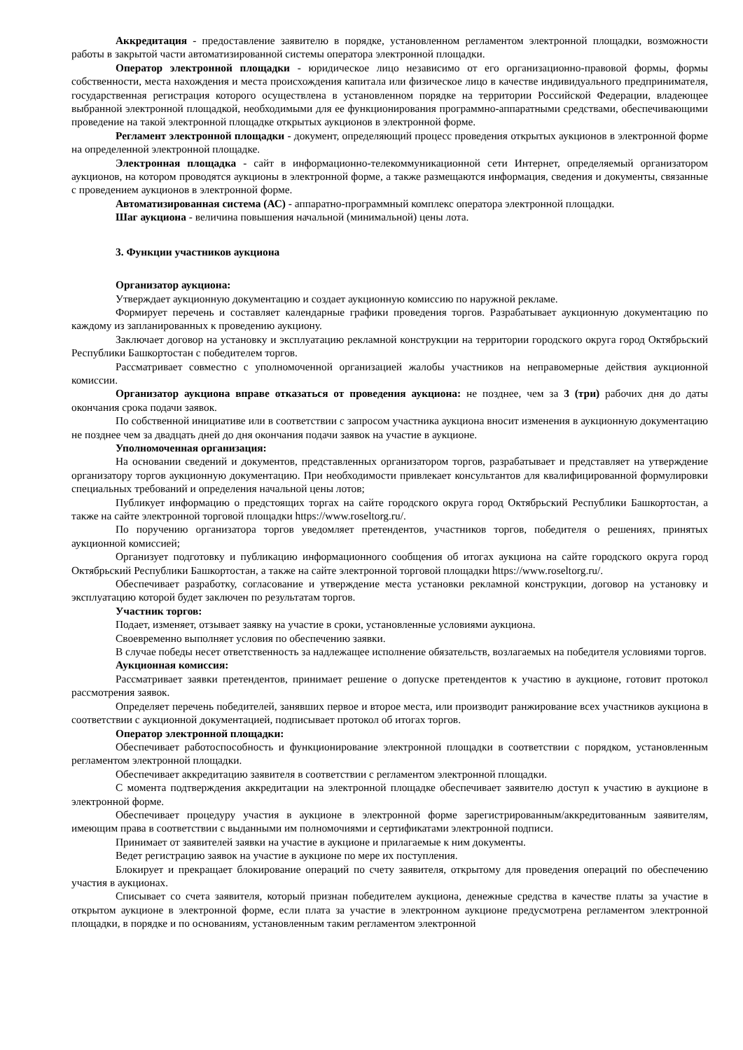Аккредитация - предоставление заявителю в порядке, установленном регламентом электронной площадки, возможности работы в закрытой части автоматизированной системы оператора электронной площадки.
Оператор электронной площадки - юридическое лицо независимо от его организационно-правовой формы, формы собственности, места нахождения и места происхождения капитала или физическое лицо в качестве индивидуального предпринимателя, государственная регистрация которого осуществлена в установленном порядке на территории Российской Федерации, владеющее выбранной электронной площадкой, необходимыми для ее функционирования программно-аппаратными средствами, обеспечивающими проведение на такой электронной площадке открытых аукционов в электронной форме.
Регламент электронной площадки - документ, определяющий процесс проведения открытых аукционов в электронной форме на определенной электронной площадке.
Электронная площадка - сайт в информационно-телекоммуникационной сети Интернет, определяемый организатором аукционов, на котором проводятся аукционы в электронной форме, а также размещаются информация, сведения и документы, связанные с проведением аукционов в электронной форме.
Автоматизированная система (АС) - аппаратно-программный комплекс оператора электронной площадки.
Шаг аукциона - величина повышения начальной (минимальной) цены лота.
3. Функции участников аукциона
Организатор аукциона:
Утверждает аукционную документацию и создает аукционную комиссию по наружной рекламе.
Формирует перечень и составляет календарные графики проведения торгов. Разрабатывает аукционную документацию по каждому из запланированных к проведению аукциону.
Заключает договор на установку и эксплуатацию рекламной конструкции на территории городского округа город Октябрьский Республики Башкортостан с победителем торгов.
Рассматривает совместно с уполномоченной организацией жалобы участников на неправомерные действия аукционной комиссии.
Организатор аукциона вправе отказаться от проведения аукциона: не позднее, чем за 3 (три) рабочих дня до даты окончания срока подачи заявок.
По собственной инициативе или в соответствии с запросом участника аукциона вносит изменения в аукционную документацию не позднее чем за двадцать дней до дня окончания подачи заявок на участие в аукционе.
Уполномоченная организация:
На основании сведений и документов, представленных организатором торгов, разрабатывает и представляет на утверждение организатору торгов аукционную документацию. При необходимости привлекает консультантов для квалифицированной формулировки специальных требований и определения начальной цены лотов;
Публикует информацию о предстоящих торгах на сайте городского округа город Октябрьский Республики Башкортостан, а также на сайте электронной торговой площадки https://www.roseltorg.ru/.
По поручению организатора торгов уведомляет претендентов, участников торгов, победителя о решениях, принятых аукционной комиссией;
Организует подготовку и публикацию информационного сообщения об итогах аукциона на сайте городского округа город Октябрьский Республики Башкортостан, а также на сайте электронной торговой площадки https://www.roseltorg.ru/.
Обеспечивает разработку, согласование и утверждение места установки рекламной конструкции, договор на установку и эксплуатацию которой будет заключен по результатам торгов.
Участник торгов:
Подает, изменяет, отзывает заявку на участие в сроки, установленные условиями аукциона.
Своевременно выполняет условия по обеспечению заявки.
В случае победы несет ответственность за надлежащее исполнение обязательств, возлагаемых на победителя условиями торгов.
Аукционная комиссия:
Рассматривает заявки претендентов, принимает решение о допуске претендентов к участию в аукционе, готовит протокол рассмотрения заявок.
Определяет перечень победителей, занявших первое и второе места, или производит ранжирование всех участников аукциона в соответствии с аукционной документацией, подписывает протокол об итогах торгов.
Оператор электронной площадки:
Обеспечивает работоспособность и функционирование электронной площадки в соответствии с порядком, установленным регламентом электронной площадки.
Обеспечивает аккредитацию заявителя в соответствии с регламентом электронной площадки.
С момента подтверждения аккредитации на электронной площадке обеспечивает заявителю доступ к участию в аукционе в электронной форме.
Обеспечивает процедуру участия в аукционе в электронной форме зарегистрированным/аккредитованным заявителям, имеющим права в соответствии с выданными им полномочиями и сертификатами электронной подписи.
Принимает от заявителей заявки на участие в аукционе и прилагаемые к ним документы.
Ведет регистрацию заявок на участие в аукционе по мере их поступления.
Блокирует и прекращает блокирование операций по счету заявителя, открытому для проведения операций по обеспечению участия в аукционах.
Списывает со счета заявителя, который признан победителем аукциона, денежные средства в качестве платы за участие в открытом аукционе в электронной форме, если плата за участие в электронном аукционе предусмотрена регламентом электронной площадки, в порядке и по основаниям, установленным таким регламентом электронной